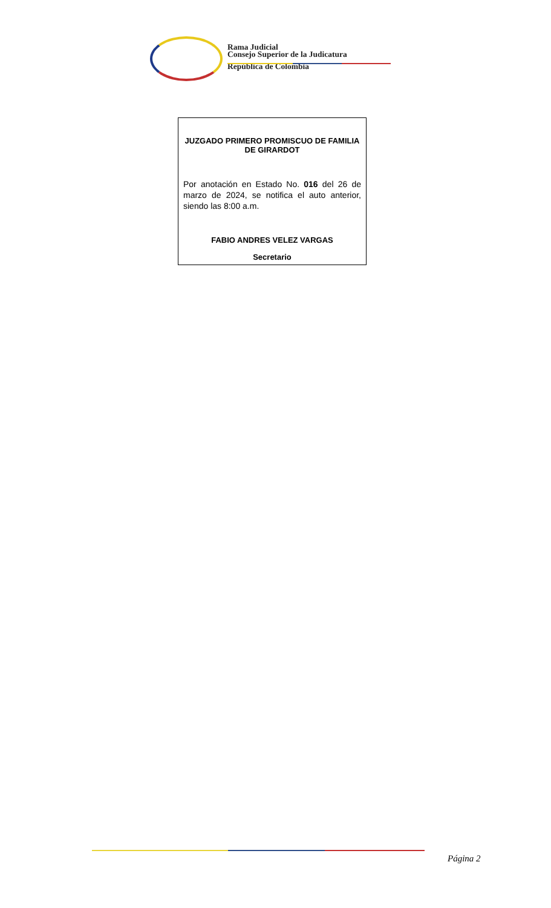Rama Judicial
Consejo Superior de la Judicatura
República de Colombia
JUZGADO PRIMERO PROMISCUO DE FAMILIA DE GIRARDOT
Por anotación en Estado No. 016 del 26 de marzo de 2024, se notifica el auto anterior, siendo las 8:00 a.m.
FABIO ANDRES VELEZ VARGAS
Secretario
Página 2